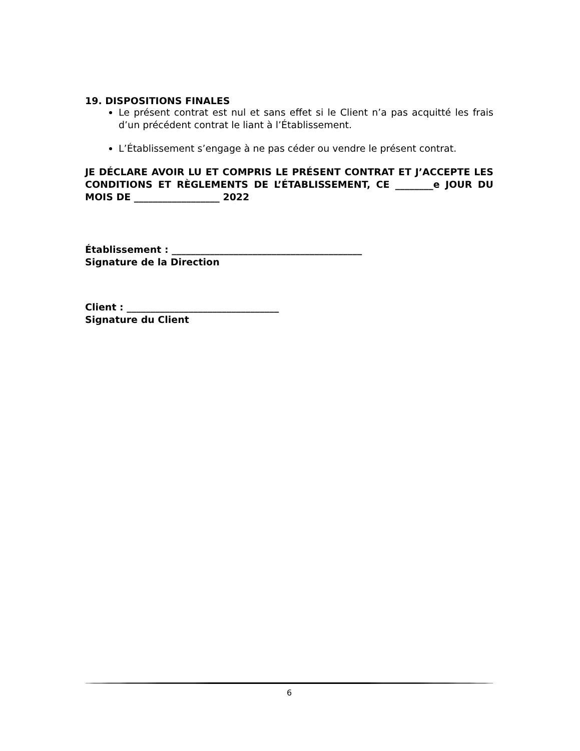19. DISPOSITIONS FINALES
Le présent contrat est nul et sans effet si le Client n’a pas acquitté les frais d’un précédent contrat le liant à l’Établissement.
L’Établissement s’engage à ne pas céder ou vendre le présent contrat.
JE DÉCLARE AVOIR LU ET COMPRIS LE PRÉSENT CONTRAT ET J’ACCEPTE LES CONDITIONS ET RÈGLEMENTS DE L’ÉTABLISSEMENT, CE ________e JOUR DU MOIS DE __________________ 2022
Établissement : ________________________________________
Signature de la Direction
Client : ________________________________
Signature du Client
6